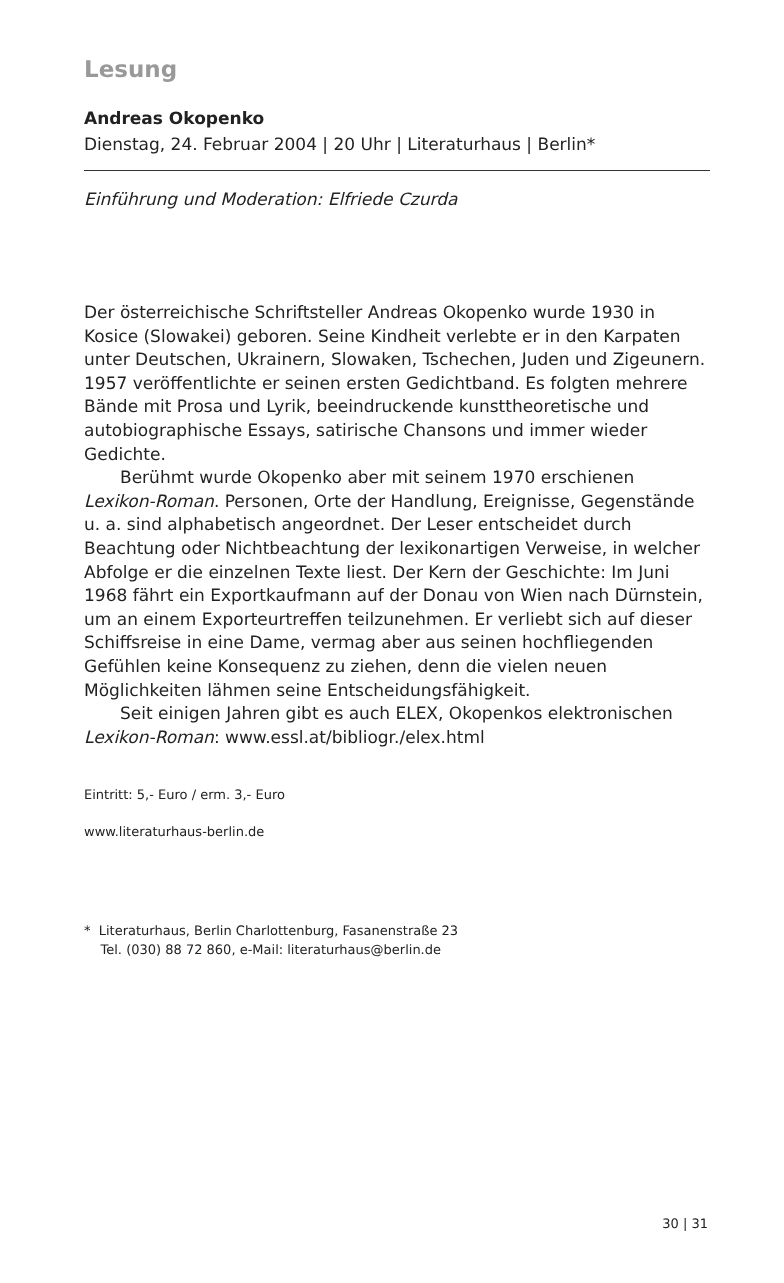Lesung
Andreas Okopenko
Dienstag, 24. Februar 2004 | 20 Uhr | Literaturhaus | Berlin*
Einführung und Moderation: Elfriede Czurda
Der österreichische Schriftsteller Andreas Okopenko wurde 1930 in Kosice (Slowakei) geboren. Seine Kindheit verlebte er in den Karpaten unter Deutschen, Ukrainern, Slowaken, Tschechen, Juden und Zigeunern. 1957 veröffentlichte er seinen ersten Gedichtband. Es folgten mehrere Bände mit Prosa und Lyrik, beeindruckende kunsttheoretische und autobiographische Essays, satirische Chansons und immer wieder Gedichte.
Berühmt wurde Okopenko aber mit seinem 1970 erschienen Lexikon-Roman. Personen, Orte der Handlung, Ereignisse, Gegenstände u. a. sind alphabetisch angeordnet. Der Leser entscheidet durch Beachtung oder Nichtbeachtung der lexikonartigen Verweise, in welcher Abfolge er die einzelnen Texte liest. Der Kern der Geschichte: Im Juni 1968 fährt ein Exportkaufmann auf der Donau von Wien nach Dürnstein, um an einem Exporteurtreffen teilzunehmen. Er verliebt sich auf dieser Schiffsreise in eine Dame, vermag aber aus seinen hochfliegenden Gefühlen keine Konsequenz zu ziehen, denn die vielen neuen Möglichkeiten lähmen seine Entscheidungsfähigkeit.
Seit einigen Jahren gibt es auch ELEX, Okopenkos elektronischen Lexikon-Roman: www.essl.at/bibliogr./elex.html
Eintritt: 5,- Euro / erm. 3,- Euro
www.literaturhaus-berlin.de
* Literaturhaus, Berlin Charlottenburg, Fasanenstraße 23
Tel. (030) 88 72 860, e-Mail: literaturhaus@berlin.de
30 | 31